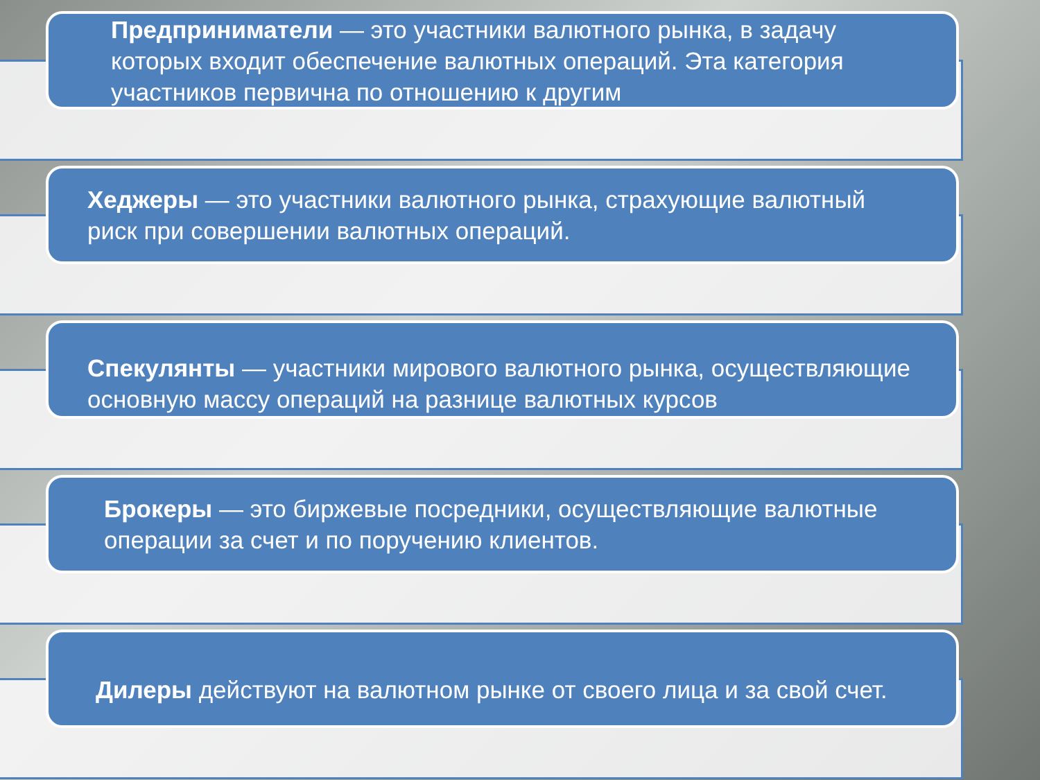Предприниматели — это участники валютного рынка, в задачу которых входит обеспечение валютных операций. Эта категория участников первична по отношению к другим
Хеджеры — это участники валютного рынка, страхующие валютный риск при совершении валютных операций.
Спекулянты — участники мирового валютного рынка, осуществляющие основную массу операций на разнице валютных курсов
Брокеры — это биржевые посредники, осуществляющие валютные операции за счет и по поручению клиентов.
Дилеры действуют на валютном рынке от своего лица и за свой счет.